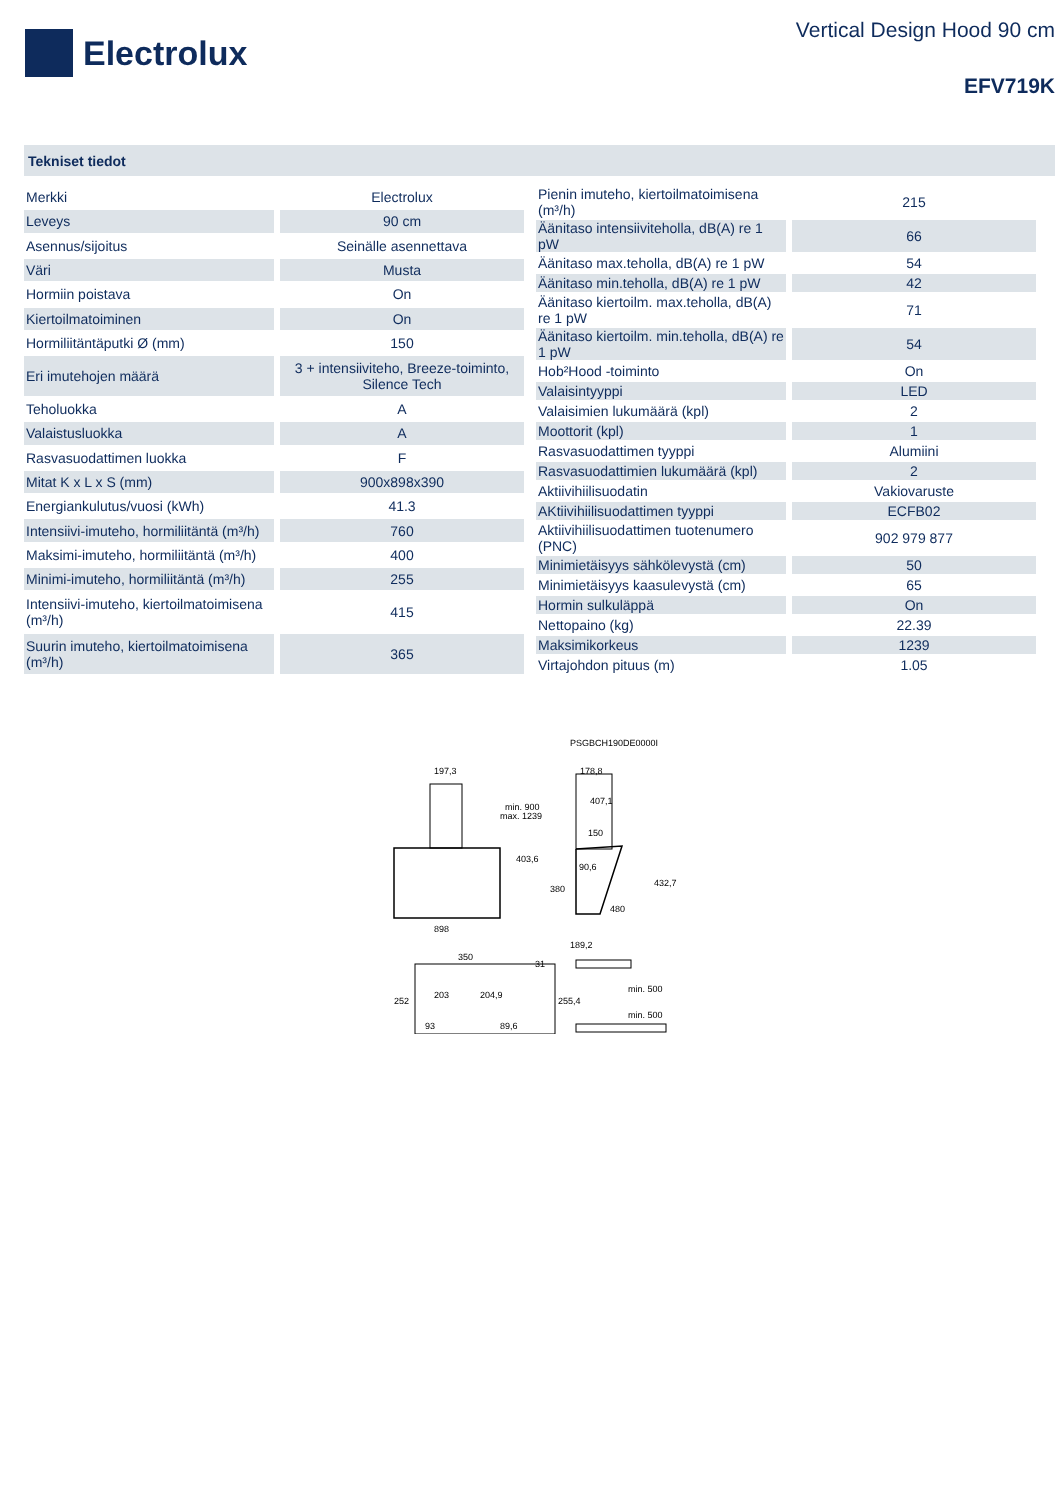Electrolux
Vertical Design Hood 90 cm
EFV719K
Tekniset tiedot
| Merkki | Electrolux |
| Leveys | 90 cm |
| Asennus/sijoitus | Seinälle asennettava |
| Väri | Musta |
| Hormiin poistava | On |
| Kiertoilmatoiminen | On |
| Hormiliitäntäputki Ø (mm) | 150 |
| Eri imutehojen määrä | 3 + intensiiviteho, Breeze-toiminto, Silence Tech |
| Teholuokka | A |
| Valaistusluokka | A |
| Rasvasuodattimen luokka | F |
| Mitat K x L x S (mm) | 900x898x390 |
| Energiankulutus/vuosi (kWh) | 41.3 |
| Intensiivi-imuteho, hormiliitäntä (m³/h) | 760 |
| Maksimi-imuteho, hormiliitäntä (m³/h) | 400 |
| Minimi-imuteho, hormiliitäntä (m³/h) | 255 |
| Intensiivi-imuteho, kiertoilmatoimisena (m³/h) | 415 |
| Suurin imuteho, kiertoilmatoimisena (m³/h) | 365 |
| Pienin imuteho, kiertoilmatoimisena (m³/h) | 215 |
| Äänitaso intensiiviteholla, dB(A) re 1 pW | 66 |
| Äänitaso max.teholla, dB(A) re 1 pW | 54 |
| Äänitaso min.teholla, dB(A) re 1 pW | 42 |
| Äänitaso kiertoilm. max.teholla, dB(A) re 1 pW | 71 |
| Äänitaso kiertoilm. min.teholla, dB(A) re 1 pW | 54 |
| Hob²Hood -toiminto | On |
| Valaisintyyppi | LED |
| Valaisimien lukumäärä (kpl) | 2 |
| Moottorit (kpl) | 1 |
| Rasvasuodattimen tyyppi | Alumiini |
| Rasvasuodattimien lukumäärä (kpl) | 2 |
| Aktiivihiilisuodatin | Vakiovaruste |
| AKtiivihiilisuodattimen tyyppi | ECFB02 |
| Aktiivihiilisuodattimen tuotenumero (PNC) | 902 979 877 |
| Minimietäisyys sähkölevystä (cm) | 50 |
| Minimietäisyys kaasulevystä (cm) | 65 |
| Hormin sulkuläppä | On |
| Nettopaino (kg) | 22.39 |
| Maksimikorkeus | 1239 |
| Virtajohdon pituus (m) | 1.05 |
PSGBCH190DE0000I
197,3
898
178,8
407,1
150
min. 900
max. 1239
403,6
90,6
432,7
380
480
189,2
350
252
203
204,9
31
255,4
93
89,6
min. 500
min. 500